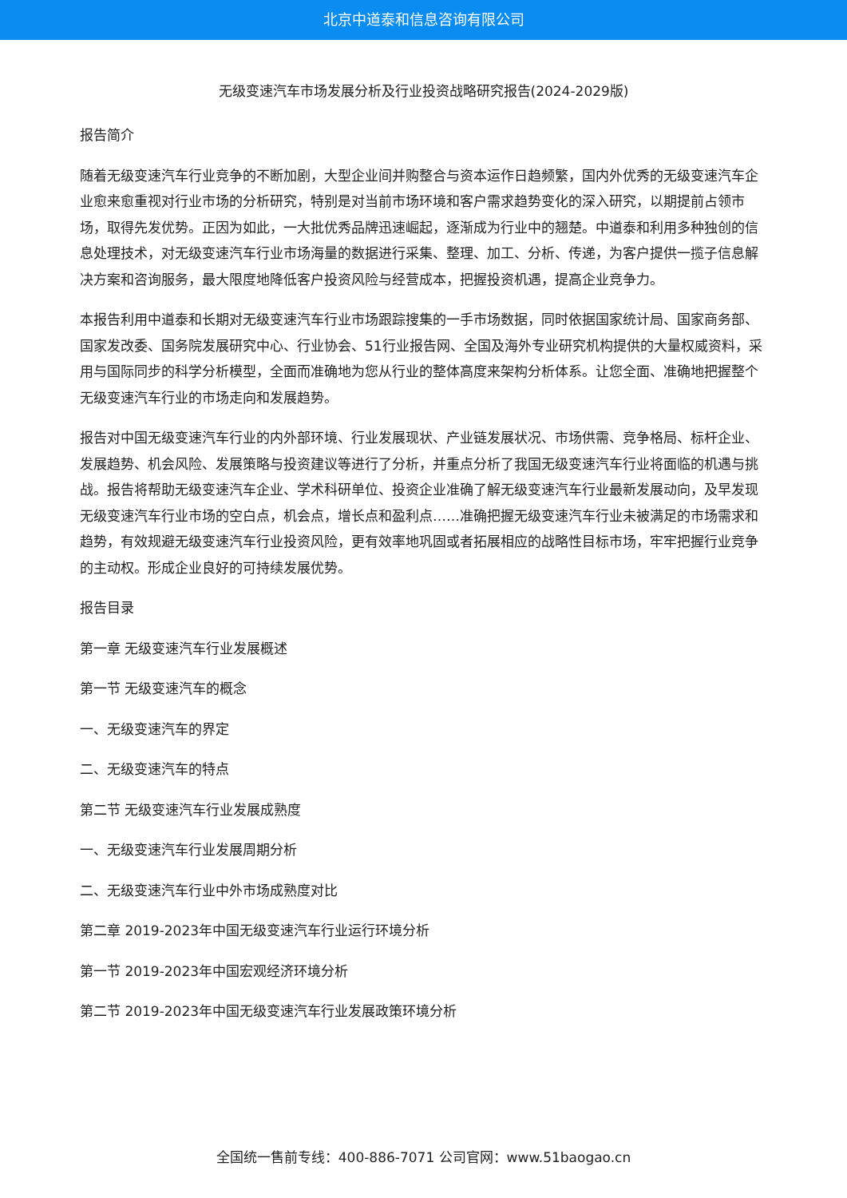北京中道泰和信息咨询有限公司
无级变速汽车市场发展分析及行业投资战略研究报告(2024-2029版)
报告简介
随着无级变速汽车行业竞争的不断加剧，大型企业间并购整合与资本运作日趋频繁，国内外优秀的无级变速汽车企业愈来愈重视对行业市场的分析研究，特别是对当前市场环境和客户需求趋势变化的深入研究，以期提前占领市场，取得先发优势。正因为如此，一大批优秀品牌迅速崛起，逐渐成为行业中的翘楚。中道泰和利用多种独创的信息处理技术，对无级变速汽车行业市场海量的数据进行采集、整理、加工、分析、传递，为客户提供一揽子信息解决方案和咨询服务，最大限度地降低客户投资风险与经营成本，把握投资机遇，提高企业竞争力。
本报告利用中道泰和长期对无级变速汽车行业市场跟踪搜集的一手市场数据，同时依据国家统计局、国家商务部、国家发改委、国务院发展研究中心、行业协会、51行业报告网、全国及海外专业研究机构提供的大量权威资料，采用与国际同步的科学分析模型，全面而准确地为您从行业的整体高度来架构分析体系。让您全面、准确地把握整个无级变速汽车行业的市场走向和发展趋势。
报告对中国无级变速汽车行业的内外部环境、行业发展现状、产业链发展状况、市场供需、竞争格局、标杆企业、发展趋势、机会风险、发展策略与投资建议等进行了分析，并重点分析了我国无级变速汽车行业将面临的机遇与挑战。报告将帮助无级变速汽车企业、学术科研单位、投资企业准确了解无级变速汽车行业最新发展动向，及早发现无级变速汽车行业市场的空白点，机会点，增长点和盈利点……准确把握无级变速汽车行业未被满足的市场需求和趋势，有效规避无级变速汽车行业投资风险，更有效率地巩固或者拓展相应的战略性目标市场，牢牢把握行业竞争的主动权。形成企业良好的可持续发展优势。
报告目录
第一章 无级变速汽车行业发展概述
第一节 无级变速汽车的概念
一、无级变速汽车的界定
二、无级变速汽车的特点
第二节 无级变速汽车行业发展成熟度
一、无级变速汽车行业发展周期分析
二、无级变速汽车行业中外市场成熟度对比
第二章 2019-2023年中国无级变速汽车行业运行环境分析
第一节 2019-2023年中国宏观经济环境分析
第二节 2019-2023年中国无级变速汽车行业发展政策环境分析
全国统一售前专线：400-886-7071 公司官网：www.51baogao.cn